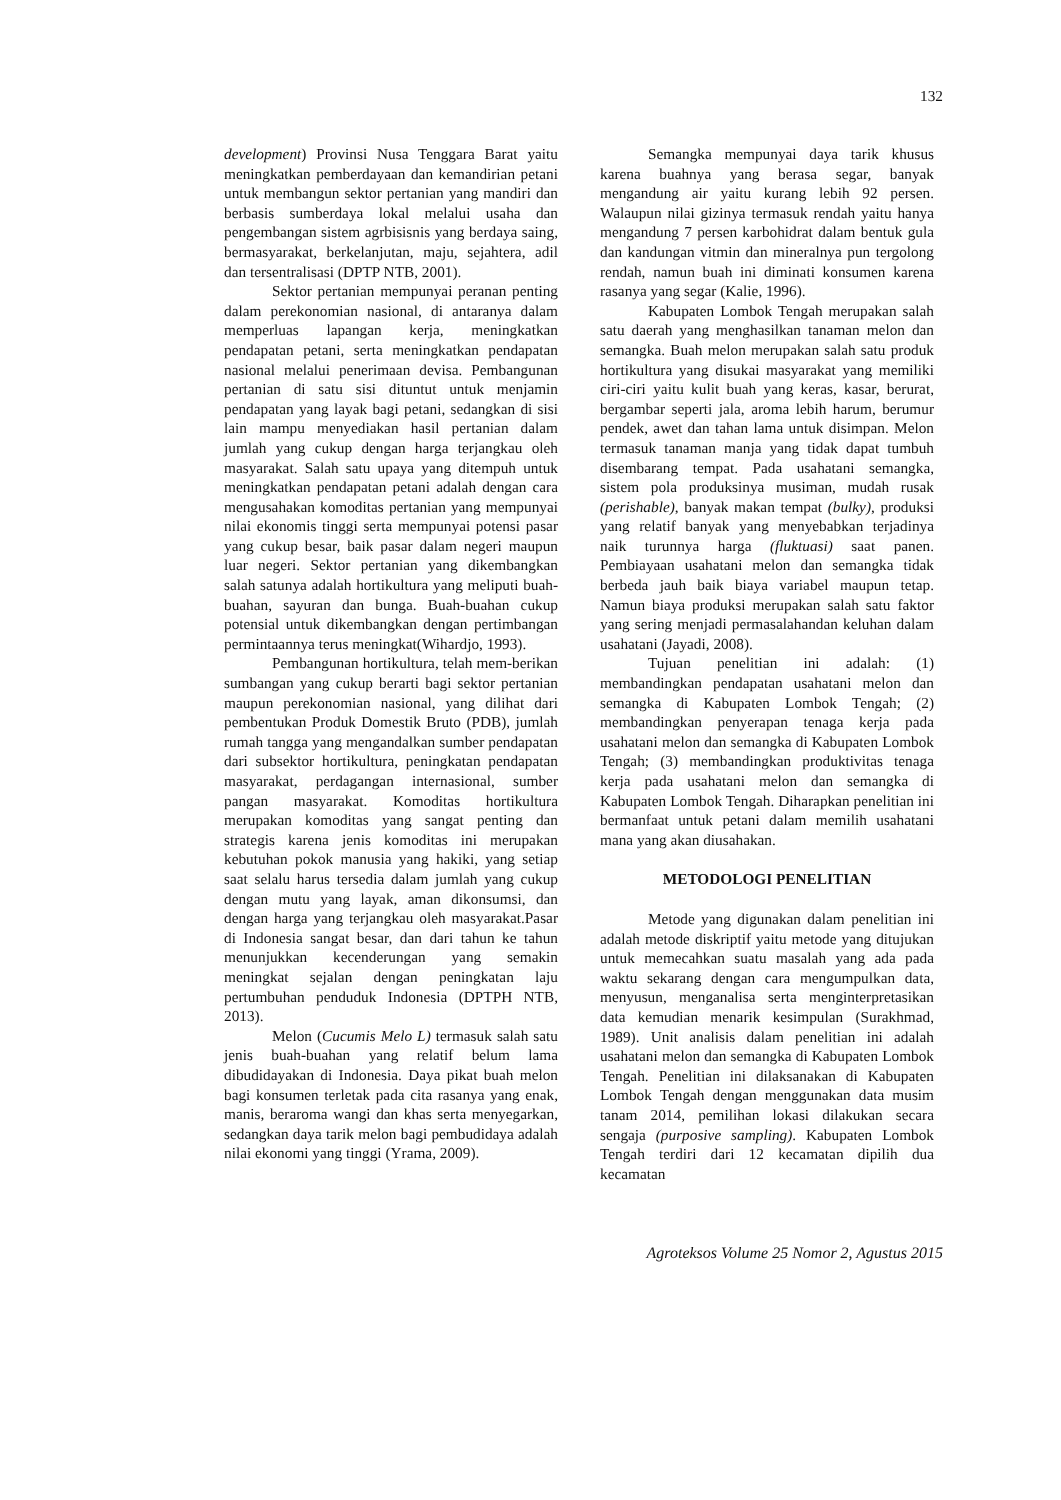132
development) Provinsi Nusa Tenggara Barat yaitu meningkatkan pemberdayaan dan kemandirian petani untuk membangun sektor pertanian yang mandiri dan berbasis sumberdaya lokal melalui usaha dan pengembangan sistem agrbisisnis yang berdaya saing, bermasyarakat, berkelanjutan, maju, sejahtera, adil dan tersentralisasi (DPTP NTB, 2001).
Sektor pertanian mempunyai peranan penting dalam perekonomian nasional, di antaranya dalam memperluas lapangan kerja, meningkatkan pendapatan petani, serta meningkatkan pendapatan nasional melalui penerimaan devisa. Pembangunan pertanian di satu sisi dituntut untuk menjamin pendapatan yang layak bagi petani, sedangkan di sisi lain mampu menyediakan hasil pertanian dalam jumlah yang cukup dengan harga terjangkau oleh masyarakat. Salah satu upaya yang ditempuh untuk meningkatkan pendapatan petani adalah dengan cara mengusahakan komoditas pertanian yang mempunyai nilai ekonomis tinggi serta mempunyai potensi pasar yang cukup besar, baik pasar dalam negeri maupun luar negeri. Sektor pertanian yang dikembangkan salah satunya adalah hortikultura yang meliputi buah- buahan, sayuran dan bunga. Buah-buahan cukup potensial untuk dikembangkan dengan pertimbangan permintaannya terus meningkat(Wihardjo, 1993).
Pembangunan hortikultura, telah mem-berikan sumbangan yang cukup berarti bagi sektor pertanian maupun perekonomian nasional, yang dilihat dari pembentukan Produk Domestik Bruto (PDB), jumlah rumah tangga yang mengandalkan sumber pendapatan dari subsektor hortikultura, peningkatan pendapatan masyarakat, perdagangan internasional, sumber pangan masyarakat. Komoditas hortikultura merupakan komoditas yang sangat penting dan strategis karena jenis komoditas ini merupakan kebutuhan pokok manusia yang hakiki, yang setiap saat selalu harus tersedia dalam jumlah yang cukup dengan mutu yang layak, aman dikonsumsi, dan dengan harga yang terjangkau oleh masyarakat.Pasar di Indonesia sangat besar, dan dari tahun ke tahun menunjukkan kecenderungan yang semakin meningkat sejalan dengan peningkatan laju pertumbuhan penduduk Indonesia (DPTPH NTB, 2013).
Melon (Cucumis Melo L) termasuk salah satu jenis buah-buahan yang relatif belum lama dibudidayakan di Indonesia. Daya pikat buah melon bagi konsumen terletak pada cita rasanya yang enak, manis, beraroma wangi dan khas serta menyegarkan, sedangkan daya tarik melon bagi pembudidaya adalah nilai ekonomi yang tinggi (Yrama, 2009).
Semangka mempunyai daya tarik khusus karena buahnya yang berasa segar, banyak mengandung air yaitu kurang lebih 92 persen. Walaupun nilai gizinya termasuk rendah yaitu hanya mengandung 7 persen karbohidrat dalam bentuk gula dan kandungan vitmin dan mineralnya pun tergolong rendah, namun buah ini diminati konsumen karena rasanya yang segar (Kalie, 1996).
Kabupaten Lombok Tengah merupakan salah satu daerah yang menghasilkan tanaman melon dan semangka. Buah melon merupakan salah satu produk hortikultura yang disukai masyarakat yang memiliki ciri-ciri yaitu kulit buah yang keras, kasar, berurat, bergambar seperti jala, aroma lebih harum, berumur pendek, awet dan tahan lama untuk disimpan. Melon termasuk tanaman manja yang tidak dapat tumbuh disembarang tempat. Pada usahatani semangka, sistem pola produksinya musiman, mudah rusak (perishable), banyak makan tempat (bulky), produksi yang relatif banyak yang menyebabkan terjadinya naik turunnya harga (fluktuasi) saat panen. Pembiayaan usahatani melon dan semangka tidak berbeda jauh baik biaya variabel maupun tetap. Namun biaya produksi merupakan salah satu faktor yang sering menjadi permasalahandan keluhan dalam usahatani (Jayadi, 2008).
Tujuan penelitian ini adalah: (1) membandingkan pendapatan usahatani melon dan semangka di Kabupaten Lombok Tengah; (2) membandingkan penyerapan tenaga kerja pada usahatani melon dan semangka di Kabupaten Lombok Tengah; (3) membandingkan produktivitas tenaga kerja pada usahatani melon dan semangka di Kabupaten Lombok Tengah. Diharapkan penelitian ini bermanfaat untuk petani dalam memilih usahatani mana yang akan diusahakan.
METODOLOGI PENELITIAN
Metode yang digunakan dalam penelitian ini adalah metode diskriptif yaitu metode yang ditujukan untuk memecahkan suatu masalah yang ada pada waktu sekarang dengan cara mengumpulkan data, menyusun, menganalisa serta menginterpretasikan data kemudian menarik kesimpulan (Surakhmad, 1989). Unit analisis dalam penelitian ini adalah usahatani melon dan semangka di Kabupaten Lombok Tengah. Penelitian ini dilaksanakan di Kabupaten Lombok Tengah dengan menggunakan data musim tanam 2014, pemilihan lokasi dilakukan secara sengaja (purposive sampling). Kabupaten Lombok Tengah terdiri dari 12 kecamatan dipilih dua kecamatan
Agroteksos Volume 25 Nomor 2, Agustus 2015